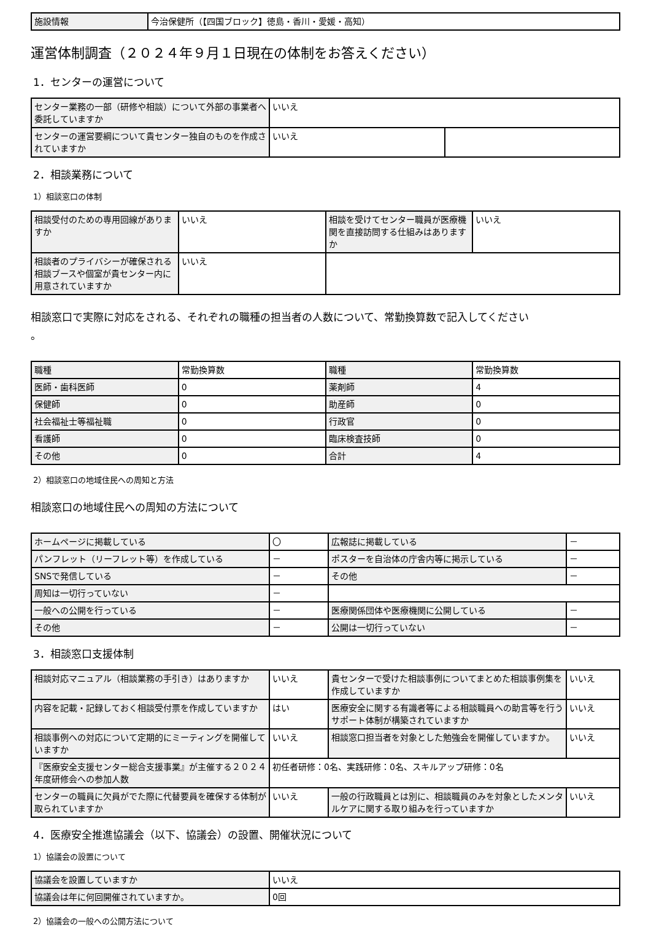| 施設情報 | 今治保健所（【四国ブロック】徳島・香川・愛媛・高知） |
運営体制調査（２０２４年９月１日現在の体制をお答えください）
1．センターの運営について
| センター業務の一部（研修や相談）について外部の事業者へ委託していますか | いいえ | |
| センターの運営要綱について貴センター独自のものを作成されていますか | いいえ | |
2．相談業務について
1）相談窓口の体制
| 相談受付のための専用回線がありますか | いいえ | 相談を受けてセンター職員が医療機関を直接訪問する仕組みはありますか | いいえ |
| 相談者のプライバシーが確保される相談ブースや個室が貴センター内に用意されていますか | いいえ | | |
相談窓口で実際に対応をされる、それぞれの職種の担当者の人数について、常勤換算数で記入してください
。
| 職種 | 常勤換算数 | 職種 | 常勤換算数 |
| 医師・歯科医師 | 0 | 薬剤師 | 4 |
| 保健師 | 0 | 助産師 | 0 |
| 社会福祉士等福祉職 | 0 | 行政官 | 0 |
| 看護師 | 0 | 臨床検査技師 | 0 |
| その他 | 0 | 合計 | 4 |
2）相談窓口の地域住民への周知と方法
相談窓口の地域住民への周知の方法について
| ホームページに掲載している | 〇 | 広報誌に掲載している | － |
| パンフレット（リーフレット等）を作成している | － | ポスターを自治体の庁舎内等に掲示している | － |
| SNSで発信している | － | その他 | － |
| 周知は一切行っていない | － | | |
| 一般への公開を行っている | － | 医療関係団体や医療機関に公開している | － |
| その他 | － | 公開は一切行っていない | － |
3．相談窓口支援体制
| 相談対応マニュアル（相談業務の手引き）はありますか | いいえ | 貴センターで受けた相談事例についてまとめた相談事例集を作成していますか | いいえ |
| 内容を記載・記録しておく相談受付票を作成していますか | はい | 医療安全に関する有識者等による相談職員への助言等を行うサポート体制が構築されていますか | いいえ |
| 相談事例への対応について定期的にミーティングを開催していますか | いいえ | 相談窓口担当者を対象とした勉強会を開催していますか。 | いいえ |
| 『医療安全支援センター総合支援事業』が主催する２０２４年度研修会への参加人数 | 初任者研修：0名、実践研修：0名、スキルアップ研修：0名 | | |
| センターの職員に欠員がでた際に代替要員を確保する体制が取られていますか | いいえ | 一般の行政職員とは別に、相談職員のみを対象としたメンタルケアに関する取り組みを行っていますか | いいえ |
4．医療安全推進協議会（以下、協議会）の設置、開催状況について
1）協議会の設置について
| 協議会を設置していますか | いいえ |
| 協議会は年に何回開催されていますか。 | 0回 |
2）協議会の一般への公開方法について